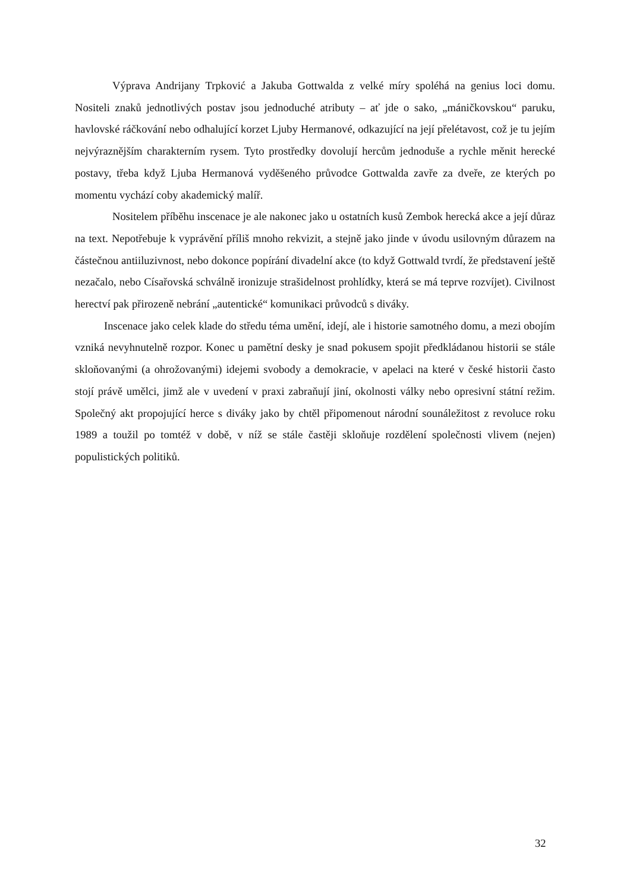Výprava Andrijany Trpković a Jakuba Gottwalda z velké míry spoléhá na genius loci domu. Nositeli znaků jednotlivých postav jsou jednoduché atributy – ať jde o sako, „máničkovskou“ paruku, havlovské ráčkování nebo odhalující korzet Ljuby Hermanové, odkazující na její přelétavost, což je tu jejím nejvýraznějším charakterním rysem. Tyto prostředky dovolují hercům jednoduše a rychle měnit herecké postavy, třeba když Ljuba Hermanová vyděšeného průvodce Gottwalda zavře za dveře, ze kterých po momentu vychází coby akademický malíř.
Nositelem příběhu inscenace je ale nakonec jako u ostatních kusů Zembok herecká akce a její důraz na text. Nepotřebuje k vyprávění příliš mnoho rekvizit, a stejně jako jinde v úvodu usilovným důrazem na částečnou antiiluzivnost, nebo dokonce popírání divadelní akce (to když Gottwald tvrdí, že představení ještě nezačalo, nebo Císařovská schválně ironizuje strašidelnost prohlídky, která se má teprve rozvíjet). Civilnost herectví pak přirozeně nebrání „autentické“ komunikaci průvodců s diváky.
Inscenace jako celek klade do středu téma umění, idejí, ale i historie samotného domu, a mezi obojím vzniká nevyhnutelně rozpor. Konec u pamětní desky je snad pokusem spojit předkládanou historii se stále skloňovanými (a ohrožovanými) idejemi svobody a demokracie, v apelaci na které v české historii často stojí právě umělci, jimž ale v uvedení v praxi zabraňují jiní, okolnosti války nebo opresivní státní režim. Společný akt propojující herce s diváky jako by chtěl připomenout národní sounáležitost z revoluce roku 1989 a toužil po tomtéž v době, v níž se stále častěji skloňuje rozdělení společnosti vlivem (nejen) populistických politiků.
32